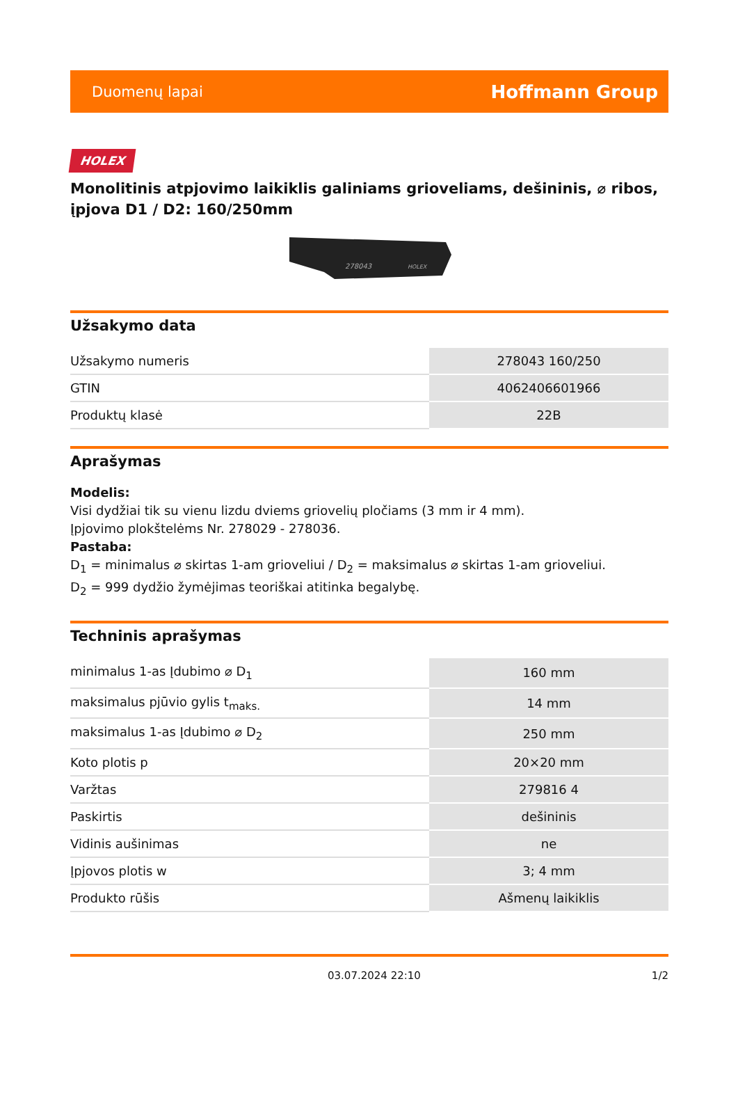Duomenų lapai Hoffmann Group
HOLEX
Monolitinis atpjovimo laikiklis galiniams grioveliams, dešininis, ⌀ ribos, įpjova D1 / D2: 160/250mm
278043
HOLEX
Užsakymo data
| Užsakymo numeris | 278043 160/250 |
| GTIN | 4062406601966 |
| Produktų klasė | 22B |
Aprašymas
Modelis:
Visi dydžiai tik su vienu lizdu dviems griovelių pločiams (3 mm ir 4 mm).
Įpjovimo plokštelėms Nr. 278029 - 278036.
Pastaba:
D<sub>1</sub> = minimalus ⌀ skirtas 1-am grioveliui / D<sub>2</sub> = maksimalus ⌀ skirtas 1-am grioveliui.
D<sub>2</sub> = 999 dydžio žymėjimas teoriškai atitinka begalybę.
Techninis aprašymas
| minimalus 1-as Įdubimo ⌀ D<sub>1</sub> | 160 mm |
| maksimalus pjūvio gylis t<sub>maks.</sub> | 14 mm |
| maksimalus 1-as Įdubimo ⌀ D<sub>2</sub> | 250 mm |
| Koto plotis p | 20×20 mm |
| Varžtas | 279816 4 |
| Paskirtis | dešininis |
| Vidinis aušinimas | ne |
| Įpjovos plotis w | 3; 4 mm |
| Produkto rūšis | Ašmenų laikiklis |
03.07.2024 22:10 1/2